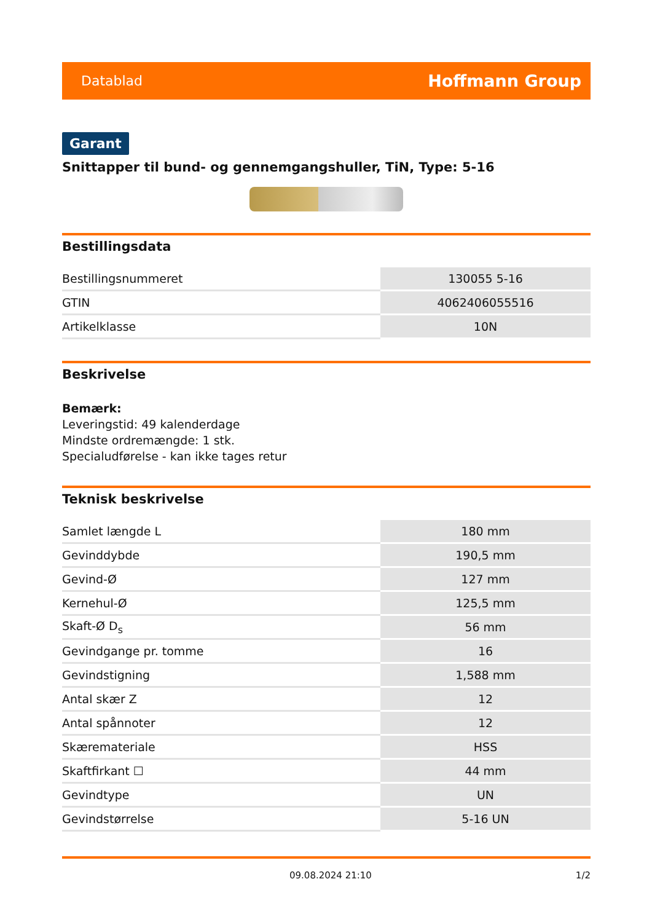Datablad Hoffmann Group
Garant
Snittapper til bund- og gennemgangshuller, TiN, Type: 5-16
Bestillingsdata
| Bestillingsnummeret | 130055 5-16 |
| GTIN | 4062406055516 |
| Artikelklasse | 10N |
Beskrivelse
Bemærk:
Leveringstid: 49 kalenderdage
Mindste ordremængde: 1 stk.
Specialudførelse - kan ikke tages retur
Teknisk beskrivelse
| Samlet længde L | 180 mm |
| Gevinddybde | 190,5 mm |
| Gevind-Ø | 127 mm |
| Kernehul-Ø | 125,5 mm |
| Skaft-Ø D<sub>s</sub> | 56 mm |
| Gevindgange pr. tomme | 16 |
| Gevindstigning | 1,588 mm |
| Antal skær Z | 12 |
| Antal spånnoter | 12 |
| Skæremateriale | HSS |
| Skaftfirkant ☐ | 44 mm |
| Gevindtype | UN |
| Gevindstørrelse | 5-16 UN |
09.08.2024 21:10 1/2